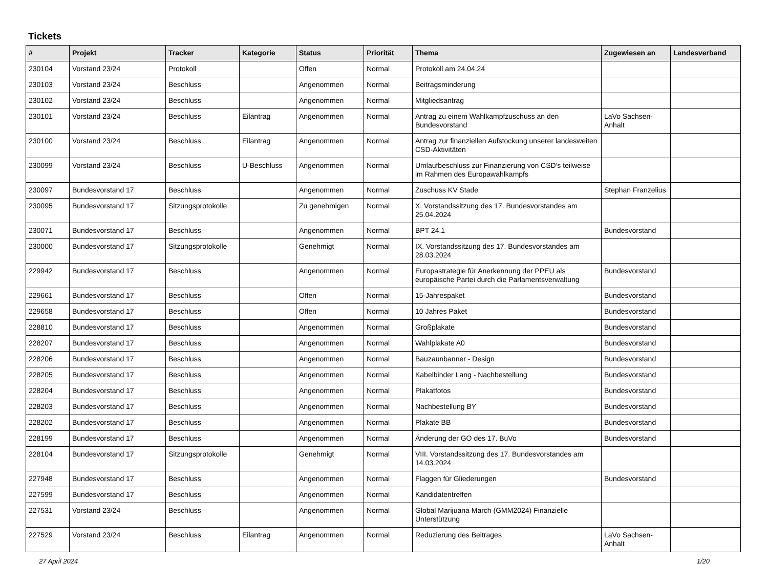Tickets
| # | Projekt | Tracker | Kategorie | Status | Priorität | Thema | Zugewiesen an | Landesverband |
| --- | --- | --- | --- | --- | --- | --- | --- | --- |
| 230104 | Vorstand 23/24 | Protokoll | | Offen | Normal | Protokoll am 24.04.24 | | |
| 230103 | Vorstand 23/24 | Beschluss | | Angenommen | Normal | Beitragsminderung | | |
| 230102 | Vorstand 23/24 | Beschluss | | Angenommen | Normal | Mitgliedsantrag | | |
| 230101 | Vorstand 23/24 | Beschluss | Eilantrag | Angenommen | Normal | Antrag zu einem Wahlkampfzuschuss an den Bundesvorstand | LaVo Sachsen-Anhalt | |
| 230100 | Vorstand 23/24 | Beschluss | Eilantrag | Angenommen | Normal | Antrag zur finanziellen Aufstockung unserer landesweiten CSD-Aktivitäten | | |
| 230099 | Vorstand 23/24 | Beschluss | U-Beschluss | Angenommen | Normal | Umlaufbeschluss zur Finanzierung von CSD's teilweise im Rahmen des Europawahlkampfs | | |
| 230097 | Bundesvorstand 17 | Beschluss | | Angenommen | Normal | Zuschuss KV Stade | Stephan Franzelius | |
| 230095 | Bundesvorstand 17 | Sitzungsprotokolle | | Zu genehmigen | Normal | X. Vorstandssitzung des 17. Bundesvorstandes am 25.04.2024 | | |
| 230071 | Bundesvorstand 17 | Beschluss | | Angenommen | Normal | BPT 24.1 | Bundesvorstand | |
| 230000 | Bundesvorstand 17 | Sitzungsprotokolle | | Genehmigt | Normal | IX. Vorstandssitzung des 17. Bundesvorstandes am 28.03.2024 | | |
| 229942 | Bundesvorstand 17 | Beschluss | | Angenommen | Normal | Europastrategie für Anerkennung der PPEU als europäische Partei durch die Parlamentsverwaltung | Bundesvorstand | |
| 229661 | Bundesvorstand 17 | Beschluss | | Offen | Normal | 15-Jahrespaket | Bundesvorstand | |
| 229658 | Bundesvorstand 17 | Beschluss | | Offen | Normal | 10 Jahres Paket | Bundesvorstand | |
| 228810 | Bundesvorstand 17 | Beschluss | | Angenommen | Normal | Großplakate | Bundesvorstand | |
| 228207 | Bundesvorstand 17 | Beschluss | | Angenommen | Normal | Wahlplakate A0 | Bundesvorstand | |
| 228206 | Bundesvorstand 17 | Beschluss | | Angenommen | Normal | Bauzaunbanner - Design | Bundesvorstand | |
| 228205 | Bundesvorstand 17 | Beschluss | | Angenommen | Normal | Kabelbinder Lang - Nachbestellung | Bundesvorstand | |
| 228204 | Bundesvorstand 17 | Beschluss | | Angenommen | Normal | Plakatfotos | Bundesvorstand | |
| 228203 | Bundesvorstand 17 | Beschluss | | Angenommen | Normal | Nachbestellung BY | Bundesvorstand | |
| 228202 | Bundesvorstand 17 | Beschluss | | Angenommen | Normal | Plakate BB | Bundesvorstand | |
| 228199 | Bundesvorstand 17 | Beschluss | | Angenommen | Normal | Änderung der GO des 17. BuVo | Bundesvorstand | |
| 228104 | Bundesvorstand 17 | Sitzungsprotokolle | | Genehmigt | Normal | VIII. Vorstandssitzung des 17. Bundesvorstandes am 14.03.2024 | | |
| 227948 | Bundesvorstand 17 | Beschluss | | Angenommen | Normal | Flaggen für Gliederungen | Bundesvorstand | |
| 227599 | Bundesvorstand 17 | Beschluss | | Angenommen | Normal | Kandidatentreffen | | |
| 227531 | Vorstand 23/24 | Beschluss | | Angenommen | Normal | Global Marijuana March (GMM2024) Finanzielle Unterstützung | | |
| 227529 | Vorstand 23/24 | Beschluss | Eilantrag | Angenommen | Normal | Reduzierung des Beitrages | LaVo Sachsen-Anhalt | |
27 April 2024 1/20